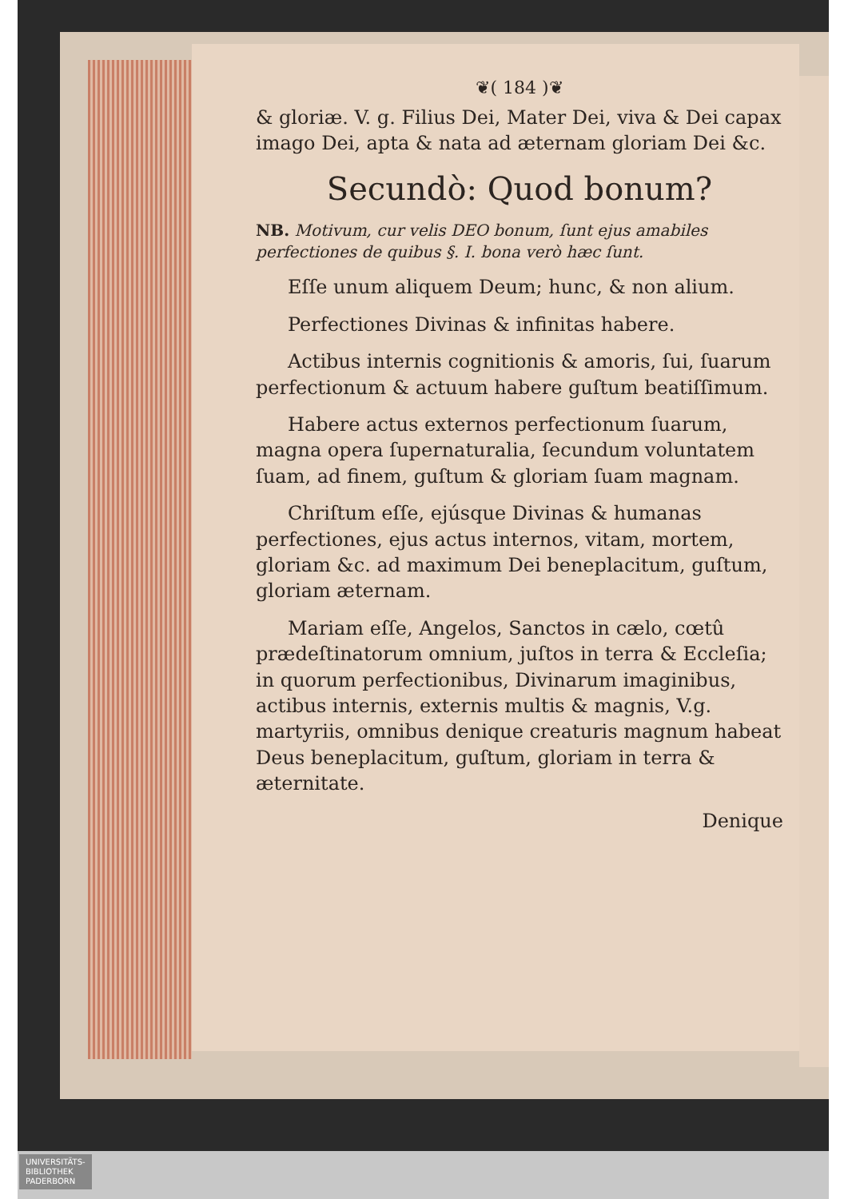❦( 184 )❦
& gloriæ. V. g. Filius Dei, Mater Dei, viva & Dei capax imago Dei, apta & nata ad æternam gloriam Dei &c.
Secundò: Quod bonum?
NB. Motivum, cur velis DEO bonum, ſunt ejus amabiles perfectiones de quibus §. I. bona verò hæc ſunt.
Eſſe unum aliquem Deum; hunc, & non alium.
Perfectiones Divinas & infinitas habere.
Actibus internis cognitionis & amoris, ſui, ſuarum perfectionum & actuum habere guſtum beatiſſimum.
Habere actus externos perfectionum ſuarum, magna opera ſupernaturalia, ſecundum voluntatem ſuam, ad finem, guſtum & gloriam ſuam magnam.
Chriſtum eſſe, ejúsque Divinas & humanas perfectiones, ejus actus internos, vitam, mortem, gloriam &c. ad maximum Dei beneplacitum, guſtum, gloriam æternam.
Mariam eſſe, Angelos, Sanctos in cælo, cœtû prædeſtinatorum omnium, juſtos in terra & Eccleſia; in quorum perfectionibus, Divinarum imaginibus, actibus internis, externis multis & magnis, V.g. martyriis, omnibus denique creaturis magnum habeat Deus beneplacitum, guſtum, gloriam in terra & æternitate.
Denique
UNIVERSITÄTS-
BIBLIOTHEK
PADERBORN